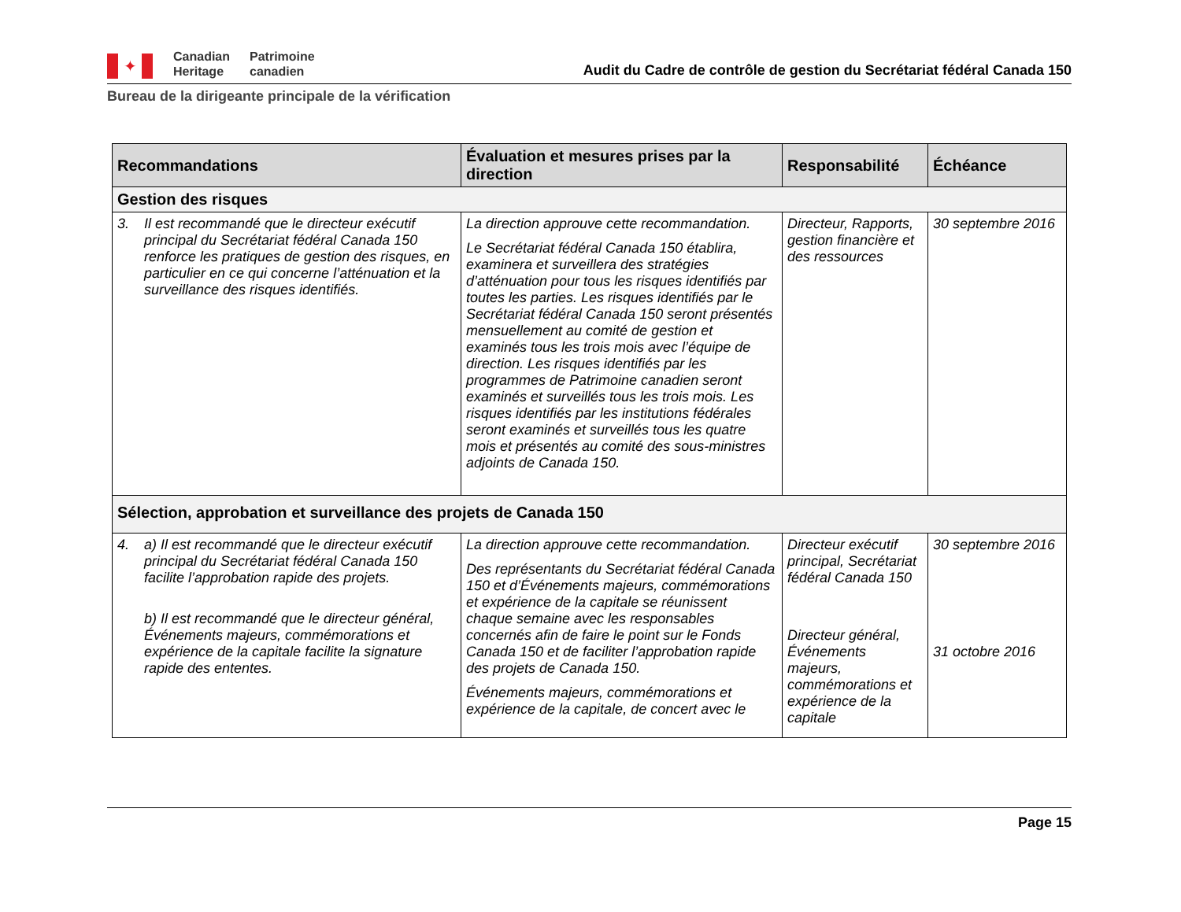✦
Canadian
Heritage
Patrimoine
canadien
Audit du Cadre de contrôle de gestion du Secrétariat fédéral Canada 150
Bureau de la dirigeante principale de la vérification
| Recommandations | Évaluation et mesures prises par la direction | Responsabilité | Échéance |
| --- | --- | --- | --- |
| Gestion des risques | | | |
| 3. Il est recommandé que le directeur exécutif principal du Secrétariat fédéral Canada 150 renforce les pratiques de gestion des risques, en particulier en ce qui concerne l’atténuation et la surveillance des risques identifiés. | La direction approuve cette recommandation. Le Secrétariat fédéral Canada 150 établira, examinera et surveillera des stratégies d’atténuation pour tous les risques identifiés par toutes les parties. Les risques identifiés par le Secrétariat fédéral Canada 150 seront présentés mensuellement au comité de gestion et examinés tous les trois mois avec l’équipe de direction. Les risques identifiés par les programmes de Patrimoine canadien seront examinés et surveillés tous les trois mois. Les risques identifiés par les institutions fédérales seront examinés et surveillés tous les quatre mois et présentés au comité des sous-ministres adjoints de Canada 150. | Directeur, Rapports, gestion financière et des ressources | 30 septembre 2016 |
| Sélection, approbation et surveillance des projets de Canada 150 | | | |
| 4. a) Il est recommandé que le directeur exécutif principal du Secrétariat fédéral Canada 150 facilite l’approbation rapide des projets. b) Il est recommandé que le directeur général, Événements majeurs, commémorations et expérience de la capitale facilite la signature rapide des ententes. | La direction approuve cette recommandation. Des représentants du Secrétariat fédéral Canada 150 et d’Événements majeurs, commémorations et expérience de la capitale se réunissent chaque semaine avec les responsables concernés afin de faire le point sur le Fonds Canada 150 et de faciliter l’approbation rapide des projets de Canada 150. Événements majeurs, commémorations et expérience de la capitale, de concert avec le | Directeur exécutif principal, Secrétariat fédéral Canada 150 Directeur général, Événements majeurs, commémorations et expérience de la capitale | 30 septembre 2016 31 octobre 2016 |
Page 15